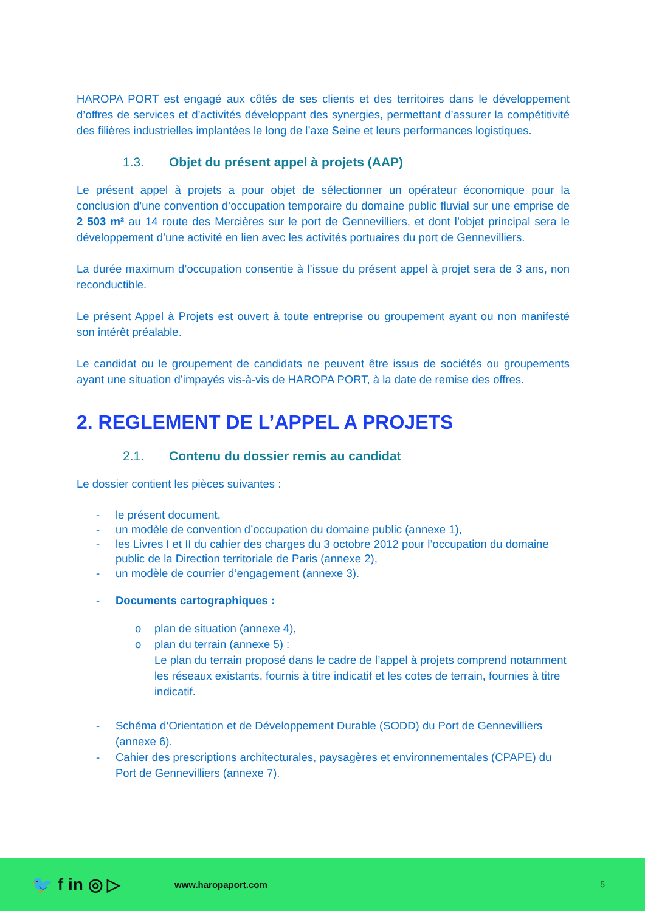HAROPA PORT est engagé aux côtés de ses clients et des territoires dans le développement d’offres de services et d’activités développant des synergies, permettant d’assurer la compétitivité des filières industrielles implantées le long de l’axe Seine et leurs performances logistiques.
1.3. Objet du présent appel à projets (AAP)
Le présent appel à projets a pour objet de sélectionner un opérateur économique pour la conclusion d’une convention d’occupation temporaire du domaine public fluvial sur une emprise de 2 503 m² au 14 route des Mercières sur le port de Gennevilliers, et dont l’objet principal sera le développement d’une activité en lien avec les activités portuaires du port de Gennevilliers.
La durée maximum d’occupation consentie à l’issue du présent appel à projet sera de 3 ans, non reconductible.
Le présent Appel à Projets est ouvert à toute entreprise ou groupement ayant ou non manifesté son intérêt préalable.
Le candidat ou le groupement de candidats ne peuvent être issus de sociétés ou groupements ayant une situation d’impayés vis-à-vis de HAROPA PORT, à la date de remise des offres.
2. REGLEMENT DE L’APPEL A PROJETS
2.1. Contenu du dossier remis au candidat
Le dossier contient les pièces suivantes :
- le présent document,
- un modèle de convention d’occupation du domaine public (annexe 1),
- les Livres I et II du cahier des charges du 3 octobre 2012 pour l’occupation du domaine public de la Direction territoriale de Paris (annexe 2),
- un modèle de courrier d’engagement (annexe 3).
- Documents cartographiques :
o plan de situation (annexe 4),
o plan du terrain (annexe 5) :
Le plan du terrain proposé dans le cadre de l’appel à projets comprend notamment les réseaux existants, fournis à titre indicatif et les cotes de terrain, fournies à titre indicatif.
- Schéma d’Orientation et de Développement Durable (SODD) du Port de Gennevilliers (annexe 6).
- Cahier des prescriptions architecturales, paysagères et environnementales (CPAPE) du Port de Gennevilliers (annexe 7).
🐦 f in ◎ ▷ www.haropaport.com 5